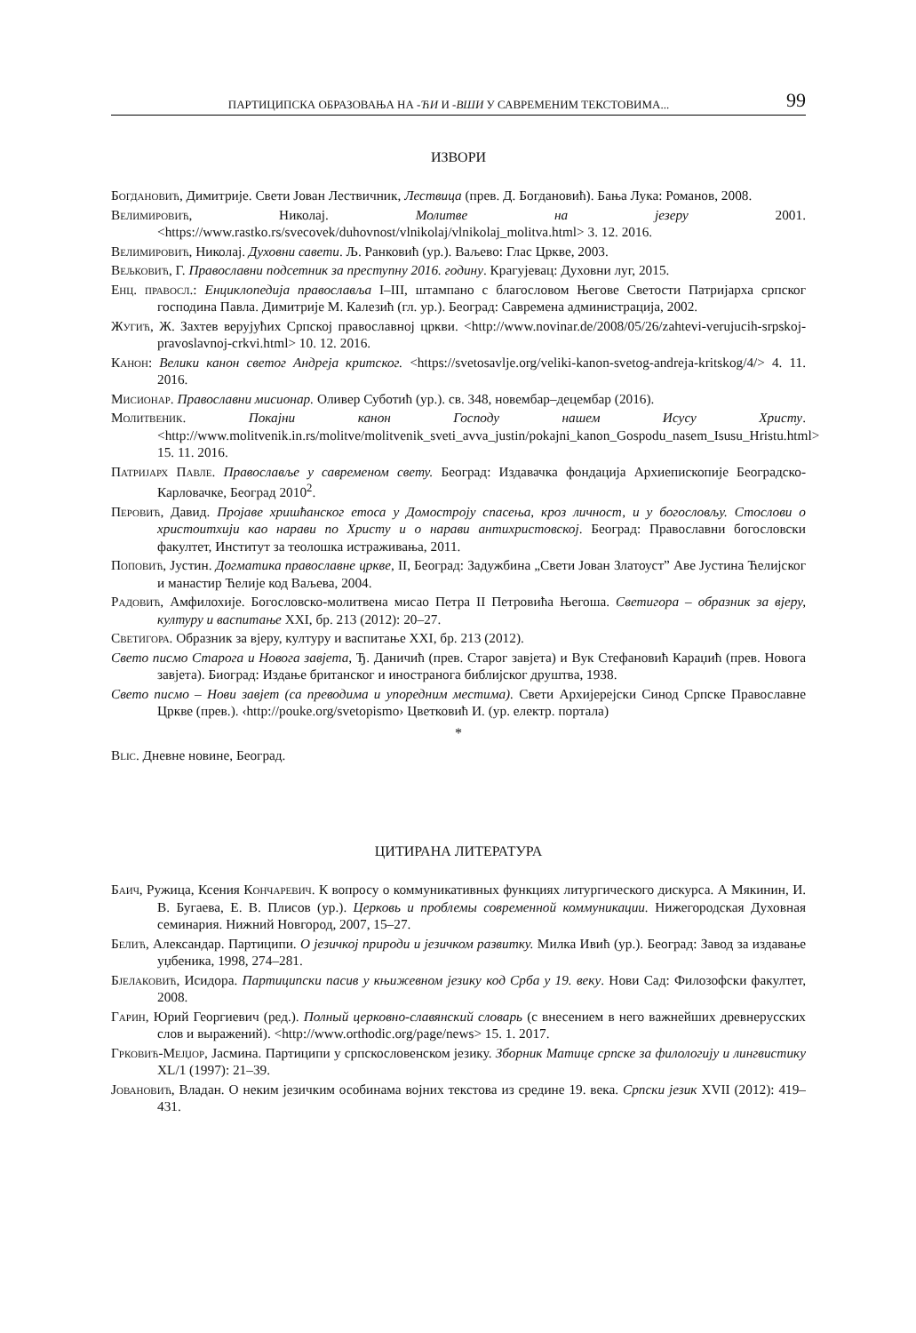ПАРТИЦИПСКА ОБРАЗОВАЊА НА -ЋИ И -ВШИ У САВРЕМЕНИМ ТЕКСТОВИМА... 99
ИЗВОРИ
Богдановић, Димитрије. Свети Јован Лествичник, Лествица (прев. Д. Богдановић). Бања Лука: Романов, 2008.
Велимировић, Николај. Молитве на језеру 2001.<https://www.rastko.rs/svecovek/duhovnost/vlnikolaj/vlnikolaj_molitva.html> 3. 12. 2016.
Велимировић, Николај. Духовни савети. Љ. Ранковић (ур.). Ваљево: Глас Цркве, 2003.
Вељковић, Г. Православни подсетник за преступну 2016. годину. Крагујевац: Духовни луг, 2015.
Енц. правосл.: Енциклопедија православља I–III, штампано с благословом Његове Светости Патријарха српског господина Павла. Димитрије М. Калезић (гл. ур.). Београд: Савремена администрација, 2002.
Жугић, Ж. Захтев верујућих Српској православној цркви. <http://www.novinar.de/2008/05/26/zahtevi-verujucih-srpskoj-pravoslavnoj-crkvi.html> 10. 12. 2016.
Канон: Велики канон светог Андреја критског. <https://svetosavlje.org/veliki-kanon-svetog-andreja-kritskog/4/> 4. 11. 2016.
Мисионар. Православни мисионар. Оливер Суботић (ур.). св. 348, новембар–децембар (2016).
Молитвеник. Покајни канон Господу нашем Исусу Христу. <http://www.molitvenik.in.rs/molitve/molitvenik_sveti_avva_justin/pokajni_kanon_Gospodu_nasem_Isusu_Hristu.html> 15. 11. 2016.
Патријарх Павле. Православље у савременом свету. Београд: Издавачка фондација Архиепископије Београдско-Карловачке, Београд 2010<sup>2</sup>.
Перовић, Давид. Пројаве хришћанског етоса у Домостроју спасења, кроз личност, и у богословљу. Стослови о христоитхији као нарави по Христу и о нарави антихристовској. Београд: Православни богословски факултет, Институт за теолошка истраживања, 2011.
Поповић, Јустин. Догматика православне цркве, II, Београд: Задужбина „Свети Јован Златоуст” Аве Јустина Ћелијског и манастир Ћелије код Ваљева, 2004.
Радовић, Амфилохије. Богословско-молитвена мисао Петра II Петровића Његоша. Светигора – образник за вјеру, културу и васпитање XXI, бр. 213 (2012): 20–27.
Светигора. Образник за вјеру, културу и васпитање XXI, бр. 213 (2012).
Свето писмо Старога и Новога завјета, Ђ. Даничић (прев. Старог завјета) и Вук Стефановић Караџић (прев. Новога завјета). Биоград: Издање британског и иностранога библијског друштва, 1938.
Свето писмо – Нови завјет (са преводима и упоредним местима). Свети Архијерејски Синод Српске Православне Цркве (прев.). ‹http://pouke.org/svetopismo› Цветковић И. (ур. електр. портала)
*
Blic. Дневне новине, Београд.
ЦИТИРАНА ЛИТЕРАТУРА
Баич, Ружица, Ксения Кончаревич. К вопросу о коммуникативных функциях литургического дискурса. А Мякинин, И. В. Бугаева, Е. В. Плисов (ур.). Церковь и проблемы современной коммуникации. Нижегородская Духовная семинария. Нижний Новгород, 2007, 15–27.
Белић, Александар. Партиципи. О језичкој природи и језичком развитку. Милка Ивић (ур.). Београд: Завод за издавање уџбеника, 1998, 274–281.
Бјелаковић, Исидора. Партиципски пасив у књижевном језику код Срба у 19. веку. Нови Сад: Филозофски факултет, 2008.
Гарин, Юрий Георгиевич (ред.). Полный церковно-славянский словарь (с внесением в него важнейших древнерусских слов и выражений). <http://www.orthodic.org/page/news> 15. 1. 2017.
Грковић-Мејџор, Јасмина. Партиципи у српскословенском језику. Зборник Матице српске за филологију и лингвистику XL/1 (1997): 21–39.
Јовановић, Владан. О неким језичким особинама војних текстова из средине 19. века. Српски језик XVII (2012): 419–431.